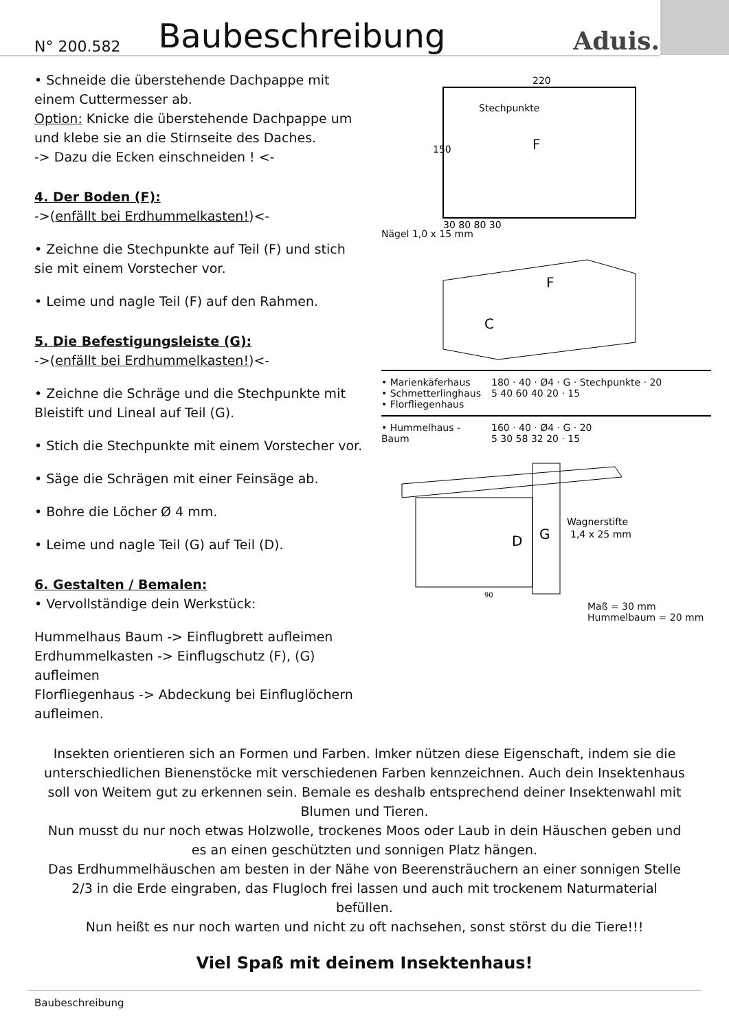N° 200.582 Baubeschreibung Aduis.
• Schneide die überstehende Dachpappe mit einem Cuttermesser ab.
Option: Knicke die überstehende Dachpappe um und klebe sie an die Stirnseite des Daches.
-> Dazu die Ecken einschneiden ! <-
4. Der Boden (F):
->(enfällt bei Erdhummelkasten!)<-
• Zeichne die Stechpunkte auf Teil (F) und stich sie mit einem Vorstecher vor.
• Leime und nagle Teil (F) auf den Rahmen.
5. Die Befestigungsleiste (G):
->(enfällt bei Erdhummelkasten!)<-
• Zeichne die Schräge und die Stechpunkte mit Bleistift und Lineal auf Teil (G).
• Stich die Stechpunkte mit einem Vorstecher vor.
• Säge die Schrägen mit einer Feinsäge ab.
• Bohre die Löcher Ø 4 mm.
• Leime und nagle Teil (G) auf Teil (D).
6. Gestalten / Bemalen:
• Vervollständige dein Werkstück:
Hummelhaus Baum -> Einflugbrett aufleimen
Erdhummelkasten -> Einflugschutz (F), (G) aufleimen
Florfliegenhaus -> Abdeckung bei Einfluglöchern aufleimen.
220
150
Stechpunkte
F
30 80 80 30
Nägel 1,0 x 15 mm
F
C
• Marienkäferhaus
• Schmetterlinghaus
• Florfliegenhaus
180 · 40 · Ø4 · G · Stechpunkte · 20
5 40 60 40 20 · 15
• Hummelhaus - Baum 160 · 40 · Ø4 · G · 20
5 30 58 32 20 · 15
D
G
Wagnerstifte
1,4 x 25 mm
90
Maß = 30 mm
Hummelbaum = 20 mm
Insekten orientieren sich an Formen und Farben. Imker nützen diese Eigenschaft, indem sie die unterschiedlichen Bienenstöcke mit verschiedenen Farben kennzeichnen. Auch dein Insektenhaus soll von Weitem gut zu erkennen sein. Bemale es deshalb entsprechend deiner Insektenwahl mit Blumen und Tieren.
Nun musst du nur noch etwas Holzwolle, trockenes Moos oder Laub in dein Häuschen geben und es an einen geschützten und sonnigen Platz hängen.
Das Erdhummelhäuschen am besten in der Nähe von Beerensträuchern an einer sonnigen Stelle 2/3 in die Erde eingraben, das Flugloch frei lassen und auch mit trockenem Naturmaterial befüllen.
Nun heißt es nur noch warten und nicht zu oft nachsehen, sonst störst du die Tiere!!!
Viel Spaß mit deinem Insektenhaus!
Baubeschreibung